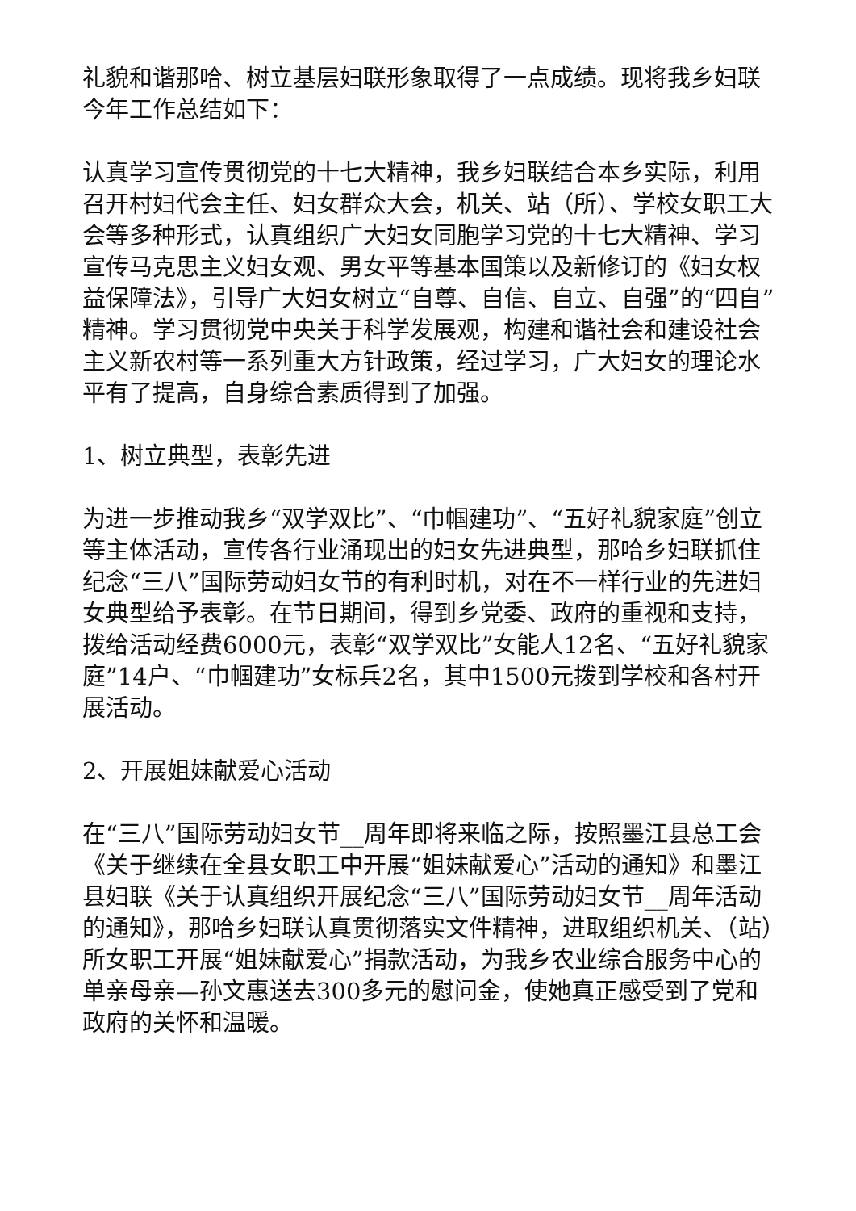礼貌和谐那哈、树立基层妇联形象取得了一点成绩。现将我乡妇联今年工作总结如下：
认真学习宣传贯彻党的十七大精神，我乡妇联结合本乡实际，利用召开村妇代会主任、妇女群众大会，机关、站（所）、学校女职工大会等多种形式，认真组织广大妇女同胞学习党的十七大精神、学习宣传马克思主义妇女观、男女平等基本国策以及新修订的《妇女权益保障法》，引导广大妇女树立“自尊、自信、自立、自强”的“四自”精神。学习贯彻党中央关于科学发展观，构建和谐社会和建设社会主义新农村等一系列重大方针政策，经过学习，广大妇女的理论水平有了提高，自身综合素质得到了加强。
1、树立典型，表彰先进
为进一步推动我乡“双学双比”、“巾帼建功”、“五好礼貌家庭”创立等主体活动，宣传各行业涌现出的妇女先进典型，那哈乡妇联抓住纪念“三八”国际劳动妇女节的有利时机，对在不一样行业的先进妇女典型给予表彰。在节日期间，得到乡党委、政府的重视和支持，拨给活动经费6000元，表彰“双学双比”女能人12名、“五好礼貌家庭”14户、“巾帼建功”女标兵2名，其中1500元拨到学校和各村开展活动。
2、开展姐妹献爱心活动
在“三八”国际劳动妇女节__周年即将来临之际，按照墨江县总工会《关于继续在全县女职工中开展“姐妹献爱心”活动的通知》和墨江县妇联《关于认真组织开展纪念“三八”国际劳动妇女节__周年活动的通知》，那哈乡妇联认真贯彻落实文件精神，进取组织机关、（站）所女职工开展“姐妹献爱心”捐款活动，为我乡农业综合服务中心的单亲母亲—孙文惠送去300多元的慰问金，使她真正感受到了党和政府的关怀和温暖。